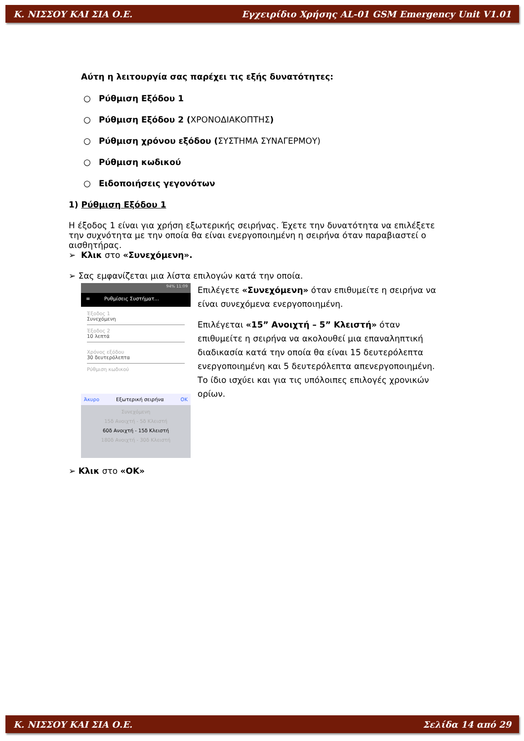Κ. ΝΙΣΣΟΥ ΚΑΙ ΣΙΑ Ο.Ε. Εγχειρίδιο Χρήσης AL-01 GSM Emergency Unit V1.01
Αύτη η λειτουργία σας παρέχει τις εξής δυνατότητες:
○ Ρύθμιση Εξόδου 1
○ Ρύθμιση Εξόδου 2 (ΧΡΟΝΟΔΙΑΚΟΠΤΗΣ)
○ Ρύθμιση χρόνου εξόδου (ΣΥΣΤΗΜΑ ΣΥΝΑΓΕΡΜΟΥ)
○ Ρύθμιση κωδικού
○ Ειδοποιήσεις γεγονότων
1) Ρύθμιση Εξόδου 1
Η έξοδος 1 είναι για χρήση εξωτερικής σειρήνας. Έχετε την δυνατότητα να επιλέξετε την συχνότητα με την οποία θα είναι ενεργοποιημένη η σειρήνα όταν παραβιαστεί ο αισθητήρας.
➢ Κλικ στο «Συνεχόμενη».
➢ Σας εμφανίζεται μια λίστα επιλογών κατά την οποία.
94% 11:09
≡ Ρυθμίσεις Συστήματ...
Έξοδος 1
Συνεχόμενη
Έξοδος 2
10 λεπτά
Χρόνος εξόδου
30 δευτερόλεπτα
Ρύθμιση κωδικού
Άκυρο Εξωτερική σειρήνα OK
Συνεχόμενη
15δ Ανοιχτή - 5δ Κλειστή
60δ Ανοιχτή - 15δ Κλειστή
180δ Ανοιχτή - 30δ Κλειστή
Επιλέγετε «Συνεχόμενη» όταν επιθυμείτε η σειρήνα να είναι συνεχόμενα ενεργοποιημένη.
Επιλέγεται «15” Ανοιχτή – 5” Κλειστή» όταν επιθυμείτε η σειρήνα να ακολουθεί μια επαναληπτική διαδικασία κατά την οποία θα είναι 15 δευτερόλεπτα ενεργοποιημένη και 5 δευτερόλεπτα απενεργοποιημένη. Το ίδιο ισχύει και για τις υπόλοιπες επιλογές χρονικών ορίων.
➢ Κλικ στο «ΟΚ»
Κ. ΝΙΣΣΟΥ ΚΑΙ ΣΙΑ Ο.Ε. Σελίδα 14 από 29